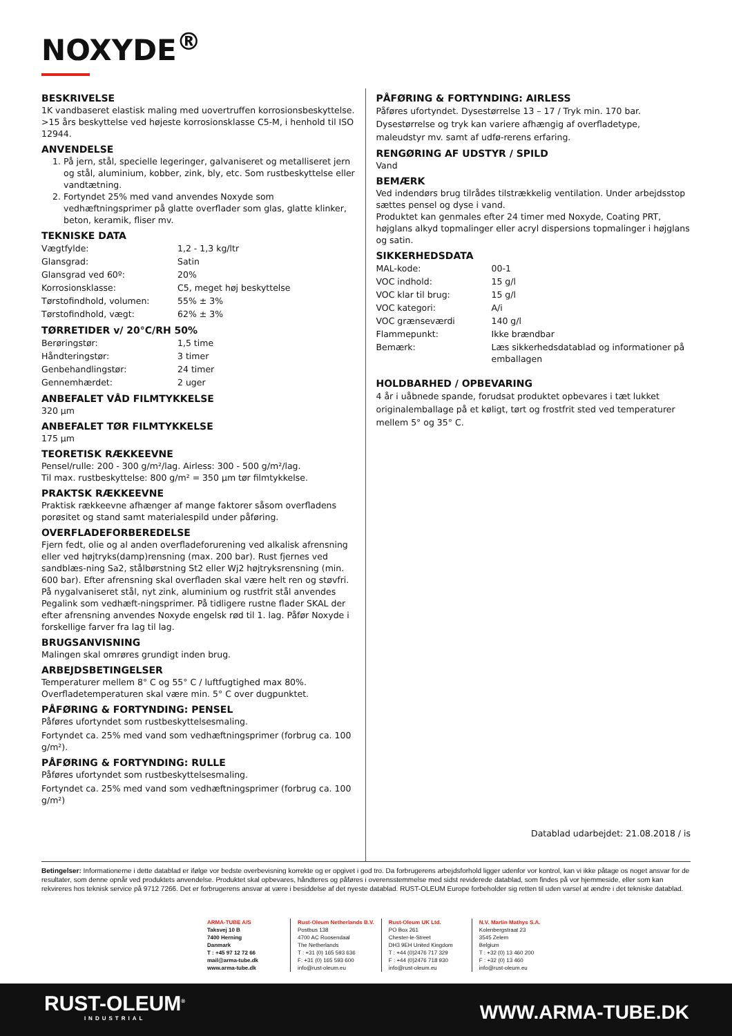NOXYDE<sup>®</sup>
BESKRIVELSE
1K vandbaseret elastisk maling med uovertruffen korrosionsbeskyttelse. >15 års beskyttelse ved højeste korrosionsklasse C5-M, i henhold til ISO 12944.
ANVENDELSE
1. På jern, stål, specielle legeringer, galvaniseret og metalliseret jern og stål, aluminium, kobber, zink, bly, etc. Som rustbeskyttelse eller vandtætning.
2. Fortyndet 25% med vand anvendes Noxyde som vedhæftningsprimer på glatte overflader som glas, glatte klinker, beton, keramik, fliser mv.
TEKNISKE DATA
| Vægtfylde: | 1,2 - 1,3 kg/ltr |
| Glansgrad: | Satin |
| Glansgrad ved 60º: | 20% |
| Korrosionsklasse: | C5, meget høj beskyttelse |
| Tørstofindhold, volumen: | 55% ± 3% |
| Tørstofindhold, vægt: | 62% ± 3% |
TØRRETIDER v/ 20°C/RH 50%
| Berøringstør: | 1,5 time |
| Håndteringstør: | 3 timer |
| Genbehandlingstør: | 24 timer |
| Gennemhærdet: | 2 uger |
ANBEFALET VÅD FILMTYKKELSE
320 µm
ANBEFALET TØR FILMTYKKELSE
175 µm
TEORETISK RÆKKEEVNE
Pensel/rulle: 200 - 300 g/m²/lag. Airless: 300 - 500 g/m²/lag.
Til max. rustbeskyttelse: 800 g/m² = 350 µm tør filmtykkelse.
PRAKTSK RÆKKEEVNE
Praktisk rækkeevne afhænger af mange faktorer såsom overfladens porøsitet og stand samt materialespild under påføring.
OVERFLADEFORBEREDELSE
Fjern fedt, olie og al anden overfladeforurening ved alkalisk afrensning eller ved højtryks(damp)rensning (max. 200 bar). Rust fjernes ved sandblæs-ning Sa2, stålbørstning St2 eller Wj2 højtryksrensning (min. 600 bar). Efter afrensning skal overfladen skal være helt ren og støvfri. På nygalvaniseret stål, nyt zink, aluminium og rustfrit stål anvendes Pegalink som vedhæft-ningsprimer. På tidligere rustne flader SKAL der efter afrensning anvendes Noxyde engelsk rød til 1. lag. Påfør Noxyde i forskellige farver fra lag til lag.
BRUGSANVISNING
Malingen skal omrøres grundigt inden brug.
ARBEJDSBETINGELSER
Temperaturer mellem 8° C og 55° C / luftfugtighed max 80%.
Overfladetemperaturen skal være min. 5° C over dugpunktet.
PÅFØRING & FORTYNDING: PENSEL
Påføres ufortyndet som rustbeskyttelsesmaling.
Fortyndet ca. 25% med vand som vedhæftningsprimer (forbrug ca. 100 g/m²).
PÅFØRING & FORTYNDING: RULLE
Påføres ufortyndet som rustbeskyttelsesmaling.
Fortyndet ca. 25% med vand som vedhæftningsprimer (forbrug ca. 100 g/m²)
PÅFØRING & FORTYNDING: AIRLESS
Påføres ufortyndet. Dysestørrelse 13 – 17 / Tryk min. 170 bar. Dysestørrelse og tryk kan variere afhængig af overfladetype, maleudstyr mv. samt af udfø-rerens erfaring.
RENGØRING AF UDSTYR / SPILD
Vand
BEMÆRK
Ved indendørs brug tilrådes tilstrækkelig ventilation. Under arbejdsstop sættes pensel og dyse i vand.
Produktet kan genmales efter 24 timer med Noxyde, Coating PRT, højglans alkyd topmalinger eller acryl dispersions topmalinger i højglans og satin.
SIKKERHEDSDATA
| MAL-kode: | 00-1 |
| VOC indhold: | 15 g/l |
| VOC klar til brug: | 15 g/l |
| VOC kategori: | A/i |
| VOC grænseværdi | 140 g/l |
| Flammepunkt: | Ikke brændbar |
| Bemærk: | Læs sikkerhedsdatablad og informationer på emballagen |
HOLDBARHED / OPBEVARING
4 år i uåbnede spande, forudsat produktet opbevares i tæt lukket originalemballage på et køligt, tørt og frostfrit sted ved temperaturer mellem 5° og 35° C.
Datablad udarbejdet: 21.08.2018 / is
Betingelser: Informationerne i dette datablad er ifølge vor bedste overbevisning korrekte og er opgivet i god tro. Da forbrugerens arbejdsforhold ligger udenfor vor kontrol, kan vi ikke påtage os noget ansvar for de resultater, som denne opnår ved produktets anvendelse. Produktet skal opbevares, håndteres og påføres i overensstemmelse med sidst reviderede datablad, som findes på vor hjemmeside, eller som kan rekvireres hos teknisk service på 9712 7266. Det er forbrugerens ansvar at være i besiddelse af det nyeste datablad. RUST-OLEUM Europe forbeholder sig retten til uden varsel at ændre i det tekniske datablad.
ARMA-TUBE A/S
Taksvej 10 B
7400 Herning
Danmark
T : +45 97 12 72 66
mail@arma-tube.dk
www.arma-tube.dk
Rust-Oleum Netherlands B.V.
Postbus 138
4700 AC Roosendaal
The Netherlands
T : +31 (0) 165 593 636
F: +31 (0) 165 593 600
info@rust-oleum.eu
Rust-Oleum UK Ltd.
PO Box 261
Chester-le-Street
DH3 9EH United Kingdom
T : +44 (0)2476 717 329
F : +44 (0)2476 718 930
info@rust-oleum.eu
N.V. Martin Mathys S.A.
Kolenbergstraat 23
3545 Zelem
Belgium
T : +32 (0) 13 460 200
F : +32 (0) 13 460
info@rust-oleum.eu
RUST-OLEUM<sup>®</sup>
INDUSTRIAL
WWW.ARMA-TUBE.DK